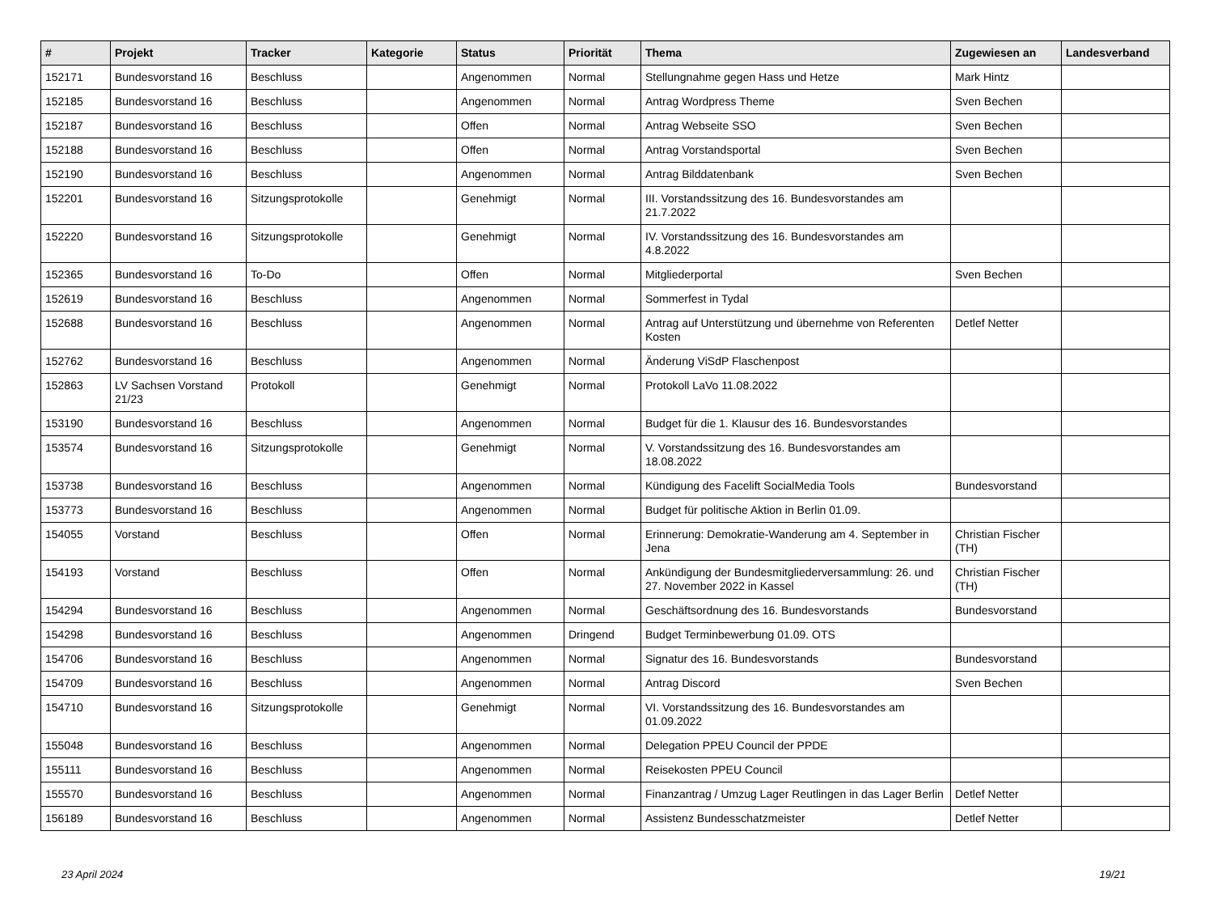| # | Projekt | Tracker | Kategorie | Status | Priorität | Thema | Zugewiesen an | Landesverband |
| --- | --- | --- | --- | --- | --- | --- | --- | --- |
| 152171 | Bundesvorstand 16 | Beschluss | | Angenommen | Normal | Stellungnahme gegen Hass und Hetze | Mark Hintz | |
| 152185 | Bundesvorstand 16 | Beschluss | | Angenommen | Normal | Antrag Wordpress Theme | Sven Bechen | |
| 152187 | Bundesvorstand 16 | Beschluss | | Offen | Normal | Antrag Webseite SSO | Sven Bechen | |
| 152188 | Bundesvorstand 16 | Beschluss | | Offen | Normal | Antrag Vorstandsportal | Sven Bechen | |
| 152190 | Bundesvorstand 16 | Beschluss | | Angenommen | Normal | Antrag Bilddatenbank | Sven Bechen | |
| 152201 | Bundesvorstand 16 | Sitzungsprotokolle | | Genehmigt | Normal | III. Vorstandssitzung des 16. Bundesvorstandes am 21.7.2022 | | |
| 152220 | Bundesvorstand 16 | Sitzungsprotokolle | | Genehmigt | Normal | IV. Vorstandssitzung des 16. Bundesvorstandes am 4.8.2022 | | |
| 152365 | Bundesvorstand 16 | To-Do | | Offen | Normal | Mitgliederportal | Sven Bechen | |
| 152619 | Bundesvorstand 16 | Beschluss | | Angenommen | Normal | Sommerfest in Tydal | | |
| 152688 | Bundesvorstand 16 | Beschluss | | Angenommen | Normal | Antrag auf Unterstützung und übernehme von Referenten Kosten | Detlef Netter | |
| 152762 | Bundesvorstand 16 | Beschluss | | Angenommen | Normal | Änderung ViSdP Flaschenpost | | |
| 152863 | LV Sachsen Vorstand 21/23 | Protokoll | | Genehmigt | Normal | Protokoll LaVo 11.08.2022 | | |
| 153190 | Bundesvorstand 16 | Beschluss | | Angenommen | Normal | Budget für die 1. Klausur des 16. Bundesvorstandes | | |
| 153574 | Bundesvorstand 16 | Sitzungsprotokolle | | Genehmigt | Normal | V. Vorstandssitzung des 16. Bundesvorstandes am 18.08.2022 | | |
| 153738 | Bundesvorstand 16 | Beschluss | | Angenommen | Normal | Kündigung des Facelift SocialMedia Tools | Bundesvorstand | |
| 153773 | Bundesvorstand 16 | Beschluss | | Angenommen | Normal | Budget für politische Aktion in Berlin 01.09. | | |
| 154055 | Vorstand | Beschluss | | Offen | Normal | Erinnerung: Demokratie-Wanderung am 4. September in Jena | Christian Fischer (TH) | |
| 154193 | Vorstand | Beschluss | | Offen | Normal | Ankündigung der Bundesmitgliederversammlung: 26. und 27. November 2022 in Kassel | Christian Fischer (TH) | |
| 154294 | Bundesvorstand 16 | Beschluss | | Angenommen | Normal | Geschäftsordnung des 16. Bundesvorstands | Bundesvorstand | |
| 154298 | Bundesvorstand 16 | Beschluss | | Angenommen | Dringend | Budget Terminbewerbung 01.09. OTS | | |
| 154706 | Bundesvorstand 16 | Beschluss | | Angenommen | Normal | Signatur des 16. Bundesvorstands | Bundesvorstand | |
| 154709 | Bundesvorstand 16 | Beschluss | | Angenommen | Normal | Antrag Discord | Sven Bechen | |
| 154710 | Bundesvorstand 16 | Sitzungsprotokolle | | Genehmigt | Normal | VI. Vorstandssitzung des 16. Bundesvorstandes am 01.09.2022 | | |
| 155048 | Bundesvorstand 16 | Beschluss | | Angenommen | Normal | Delegation PPEU Council der PPDE | | |
| 155111 | Bundesvorstand 16 | Beschluss | | Angenommen | Normal | Reisekosten PPEU Council | | |
| 155570 | Bundesvorstand 16 | Beschluss | | Angenommen | Normal | Finanzantrag / Umzug Lager Reutlingen in das Lager Berlin | Detlef Netter | |
| 156189 | Bundesvorstand 16 | Beschluss | | Angenommen | Normal | Assistenz Bundesschatzmeister | Detlef Netter | |
23 April 2024 19/21